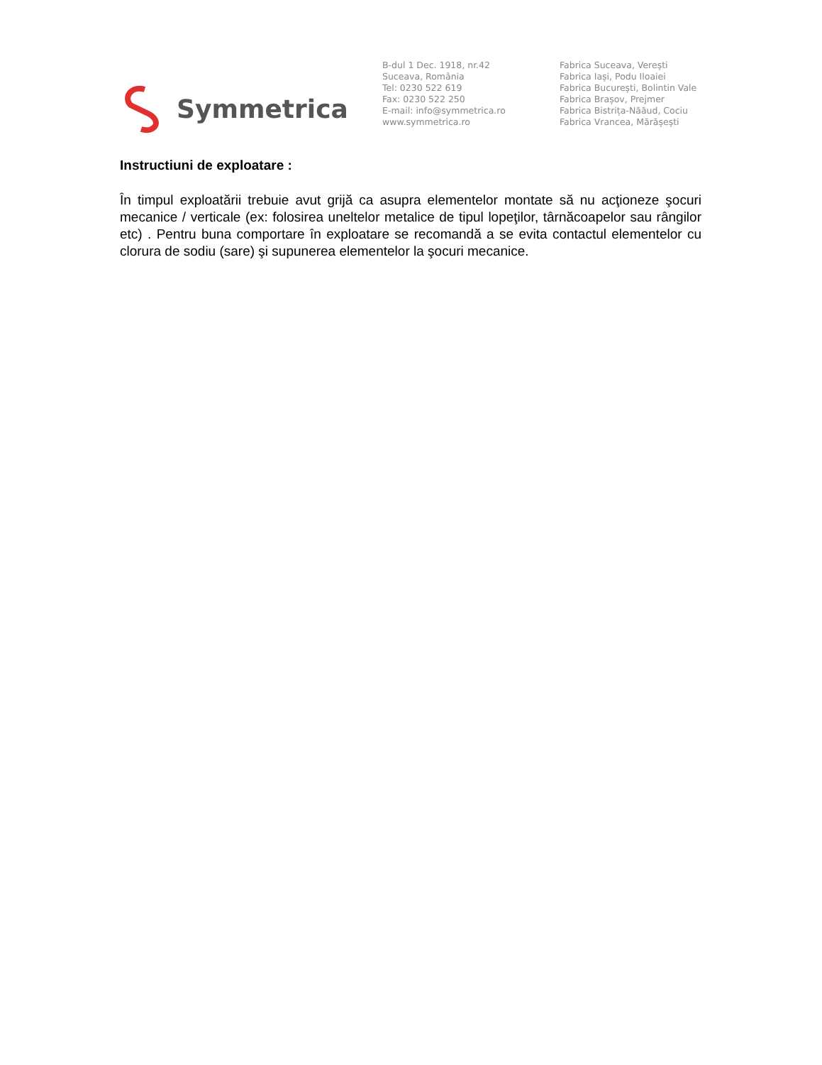Symmetrica
B-dul 1 Dec. 1918, nr.42
Suceava, România
Tel: 0230 522 619
Fax: 0230 522 250
E-mail: info@symmetrica.ro
www.symmetrica.ro
Fabrica Suceava, Verești
Fabrica Iași, Podu Iloaiei
Fabrica București, Bolintin Vale
Fabrica Brașov, Prejmer
Fabrica Bistrița-Năăud, Cociu
Fabrica Vrancea, Mărășești
Instructiuni de exploatare :
În timpul exploatării trebuie avut grijă ca asupra elementelor montate să nu acţioneze şocuri mecanice / verticale (ex: folosirea uneltelor metalice de tipul lopeţilor, târnăcoapelor sau rângilor etc) . Pentru buna comportare în exploatare se recomandă a se evita contactul elementelor cu clorura de sodiu (sare) şi supunerea elementelor la şocuri mecanice.